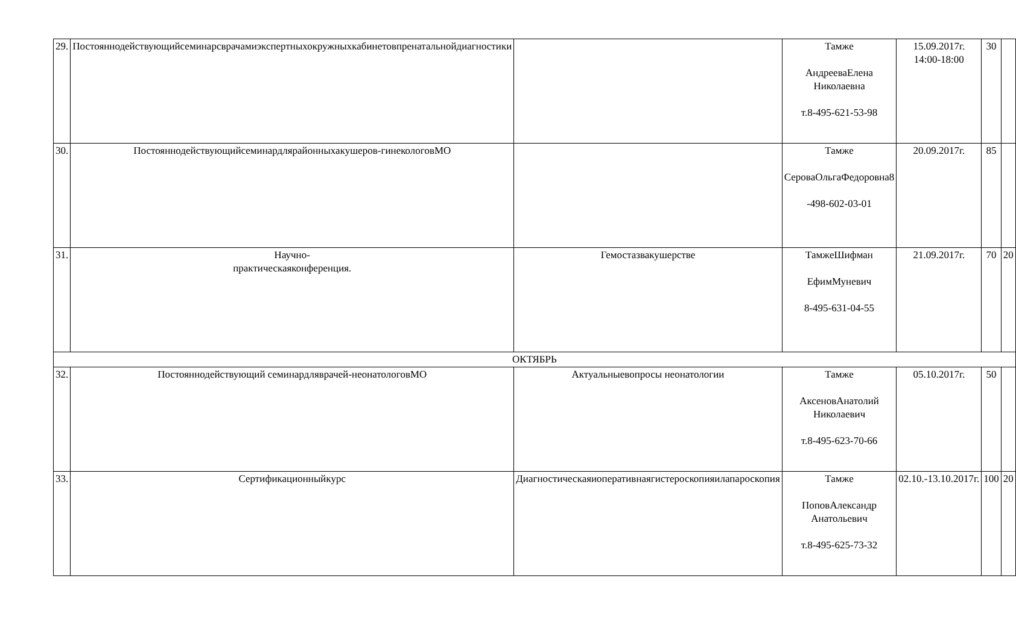| 29. | Постояннодействующийсеминарсврачамиэкспертныхокружныхкабинетовпренатальнойдиагностики | | Тамже АндрееваЕлена Николаевна т.8-495-621-53-98 | 15.09.2017г. 14:00-18:00 | 30 | |
| 30. | Постояннодействующийсеминардлярайонныхакушеров-гинекологовМО | | Тамже СероваОльгаФедоровна8 -498-602-03-01 | 20.09.2017г. | 85 | |
| 31. | Научно- практическаяконференция. | Гемостазвакушерстве | ТамжеШифман ЕфимМуневич 8-495-631-04-55 | 21.09.2017г. | 70 | 20 |
| ОКТЯБРЬ | | | | | | |
| 32. | Постояннодействующий семинардляврачей-неонатологовМО | Актуальныевопросы неонатологии | Тамже АксеновАнатолий Николаевич т.8-495-623-70-66 | 05.10.2017г. | 50 | |
| 33. | Сертификационныйкурс | Диагностическаяиоперативнаягистероскопияилапароскопия | Тамже ПоповАлександр Анатольевич т.8-495-625-73-32 | 02.10.-13.10.2017г. | 100 | 20 |